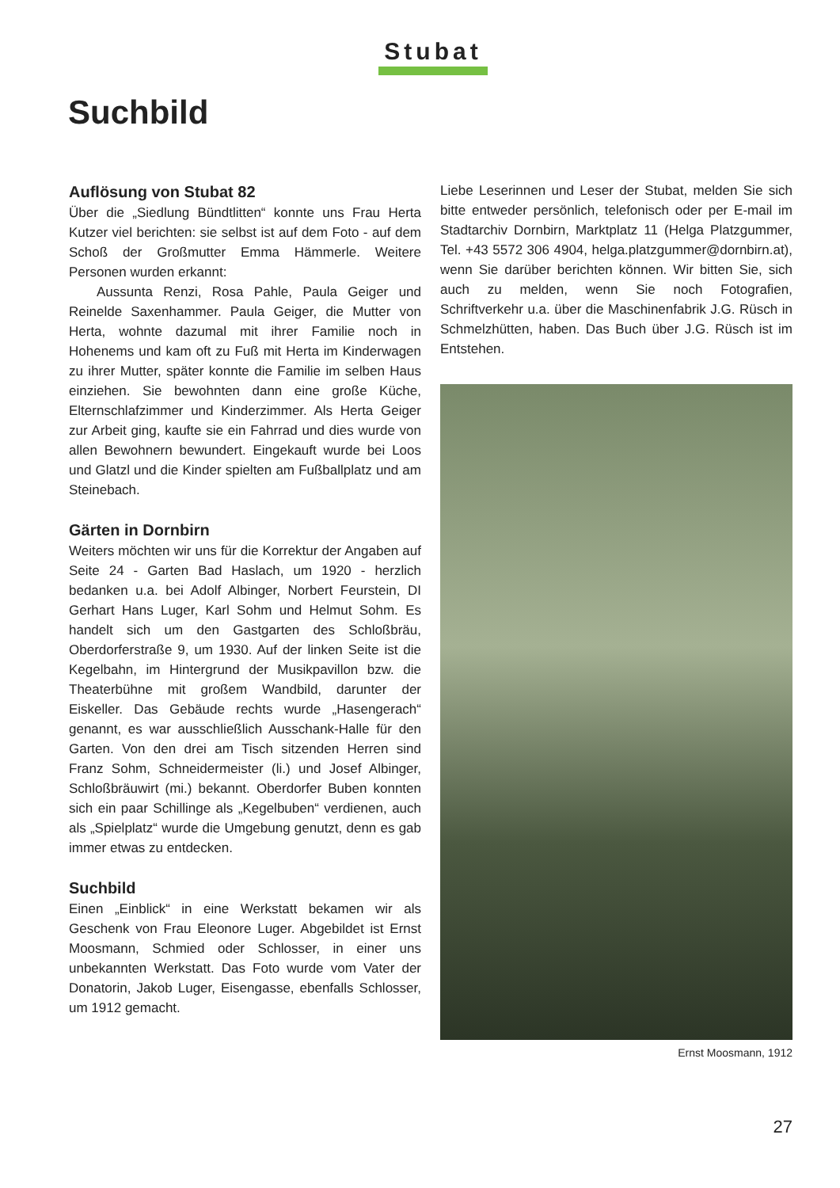Stubat
Suchbild
Auflösung von Stubat 82
Über die „Siedlung Bündtlitten“ konnte uns Frau Herta Kutzer viel berichten: sie selbst ist auf dem Foto - auf dem Schoß der Großmutter Emma Hämmerle. Weitere Personen wurden erkannt:
Aussunta Renzi, Rosa Pahle, Paula Geiger und Reinelde Saxenhammer. Paula Geiger, die Mutter von Herta, wohnte dazumal mit ihrer Familie noch in Hohenems und kam oft zu Fuß mit Herta im Kinderwagen zu ihrer Mutter, später konnte die Familie im selben Haus einziehen. Sie bewohnten dann eine große Küche, Elternschlafzimmer und Kinderzimmer. Als Herta Geiger zur Arbeit ging, kaufte sie ein Fahrrad und dies wurde von allen Bewohnern bewundert. Eingekauft wurde bei Loos und Glatzl und die Kinder spielten am Fußballplatz und am Steinebach.
Gärten in Dornbirn
Weiters möchten wir uns für die Korrektur der Angaben auf Seite 24 - Garten Bad Haslach, um 1920 - herzlich bedanken u.a. bei Adolf Albinger, Norbert Feurstein, DI Gerhart Hans Luger, Karl Sohm und Helmut Sohm. Es handelt sich um den Gastgarten des Schloßbräu, Oberdorferstraße 9, um 1930. Auf der linken Seite ist die Kegelbahn, im Hintergrund der Musikpavillon bzw. die Theaterbühne mit großem Wandbild, darunter der Eiskeller. Das Gebäude rechts wurde „Hasengerach“ genannt, es war ausschließlich Ausschank-Halle für den Garten. Von den drei am Tisch sitzenden Herren sind Franz Sohm, Schneidermeister (li.) und Josef Albinger, Schloßbräuwirt (mi.) bekannt. Oberdorfer Buben konnten sich ein paar Schillinge als „Kegelbuben“ verdienen, auch als „Spielplatz“ wurde die Umgebung genutzt, denn es gab immer etwas zu entdecken.
Suchbild
Einen „Einblick“ in eine Werkstatt bekamen wir als Geschenk von Frau Eleonore Luger. Abgebildet ist Ernst Moosmann, Schmied oder Schlosser, in einer uns unbekannten Werkstatt. Das Foto wurde vom Vater der Donatorin, Jakob Luger, Eisengasse, ebenfalls Schlosser, um 1912 gemacht.
Liebe Leserinnen und Leser der Stubat, melden Sie sich bitte entweder persönlich, telefonisch oder per E-mail im Stadtarchiv Dornbirn, Marktplatz 11 (Helga Platzgummer, Tel. +43 5572 306 4904, helga.platzgummer@dornbirn.at), wenn Sie darüber berichten können. Wir bitten Sie, sich auch zu melden, wenn Sie noch Fotografien, Schriftverkehr u.a. über die Maschinenfabrik J.G. Rüsch in Schmelzhütten, haben. Das Buch über J.G. Rüsch ist im Entstehen.
Ernst Moosmann, 1912
27